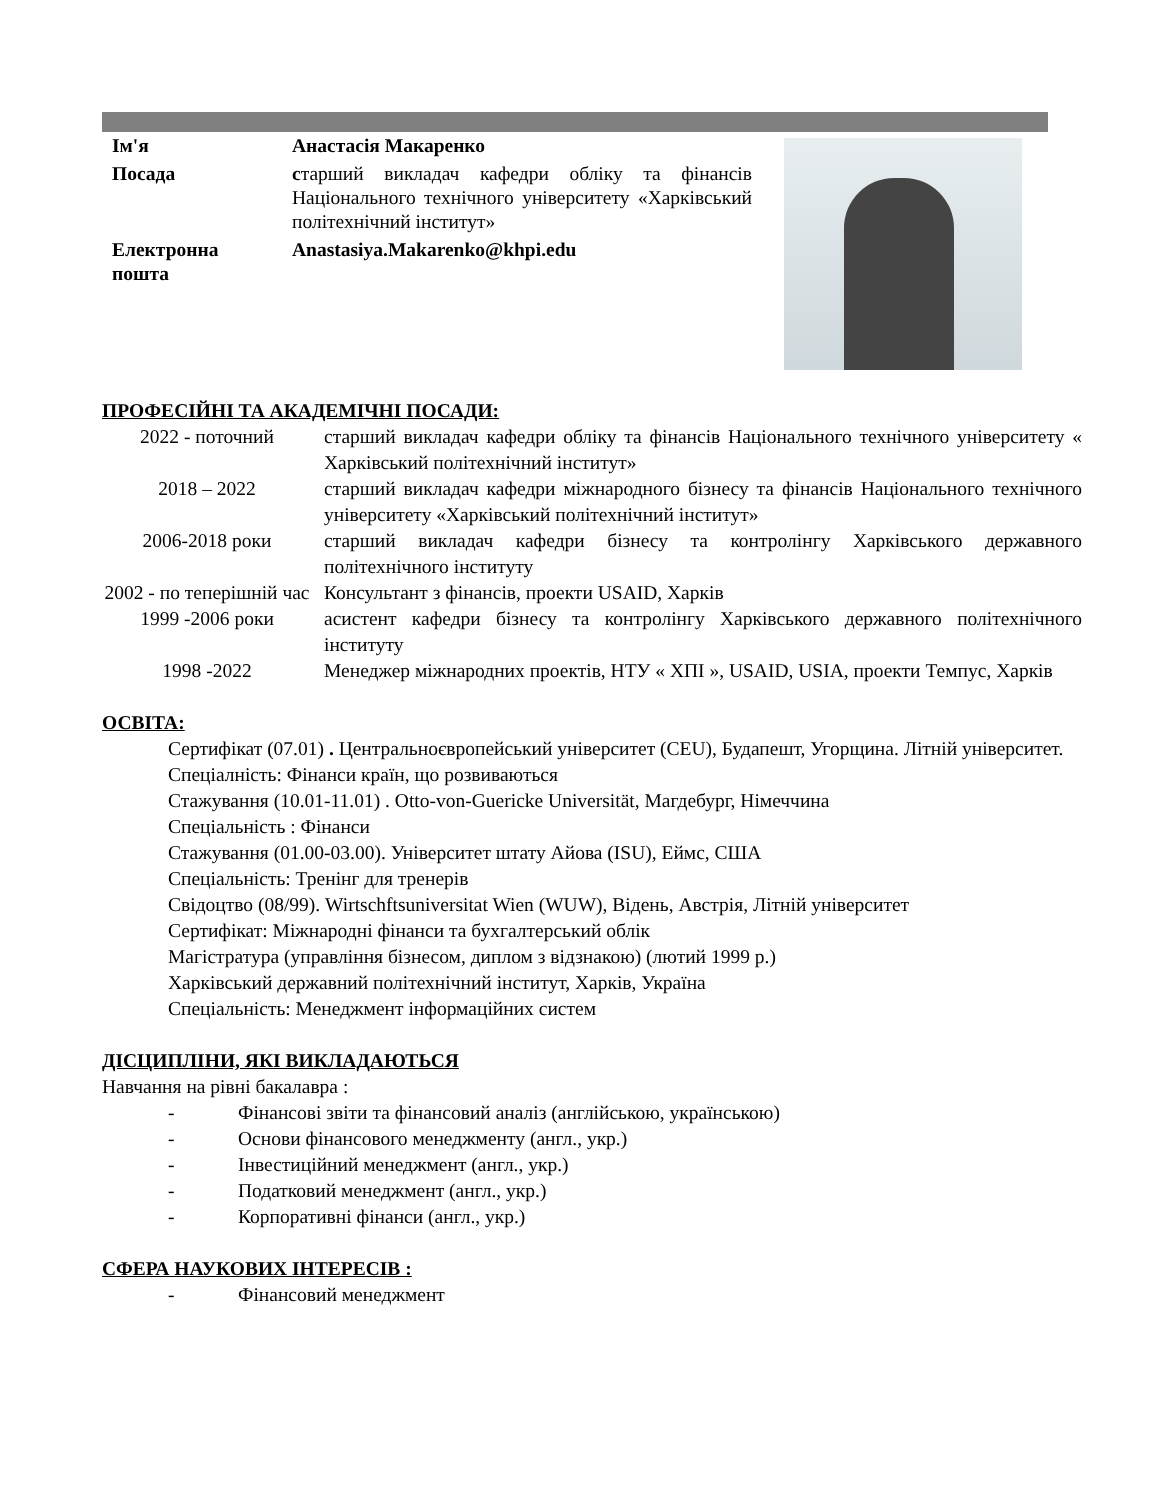| Ім'я | Анастасія Макаренко |
| Посада | с тарший викладач кафедри обліку та фінансів Національного технічного університету «Харківський політехнічний інститут» |
| Електронна пошта | Anastasiya.Makarenko@khpi.edu |
ПРОФЕСІЙНІ ТА АКАДЕМІЧНІ ПОСАДИ:
| 2022 - поточний | старший викладач кафедри обліку та фінансів Національного технічного університету « Харківський політехнічний інститут» |
| 2018 – 2022 | старший викладач кафедри міжнародного бізнесу та фінансів Національного технічного університету «Харківський політехнічний інститут» |
| 2006-2018 роки | старший викладач кафедри бізнесу та контролінгу Харківського державного політехнічного інституту |
| 2002 - по теперішній час | Консультант з фінансів, проекти USAID, Харків |
| 1999 -2006 роки | асистент кафедри бізнесу та контролінгу Харківського державного політехнічного інституту |
| 1998 -2022 | Менеджер міжнародних проектів, НТУ « ХПІ », USAID, USIA, проекти Темпус, Харків |
ОСВІТА:
Сертифікат (07.01) . Центральноєвропейський університет (CEU), Будапешт, Угорщина. Літній університет.
Спеціалність: Фінанси країн, що розвиваються
Стажування (10.01-11.01) . Otto-von-Guericke Universität, Магдебург, Німеччина
Спеціальність : Фінанси
Стажування (01.00-03.00). Університет штату Айова (ISU), Еймс, США
Спеціальність: Тренінг для тренерів
Свідоцтво (08/99). Wirtschftsuniversitat Wien (WUW), Відень, Австрія, Літній університет
Сертифікат: Міжнародні фінанси та бухгалтерський облік
Магістратура (управління бізнесом, диплом з відзнакою) (лютий 1999 р.)
Харківський державний політехнічний інститут, Харків, Україна
Спеціальність: Менеджмент інформаційних систем
ДІСЦИПЛІНИ, ЯКІ ВИКЛАДАЮТЬСЯ
Навчання на рівні бакалавра :
- Фінансові звіти та фінансовий аналіз (англійською, українською)
- Основи фінансового менеджменту (англ., укр.)
- Інвестиційний менеджмент (англ., укр.)
- Податковий менеджмент (англ., укр.)
- Корпоративні фінанси (англ., укр.)
СФЕРА НАУКОВИХ ІНТЕРЕСІВ :
- Фінансовий менеджмент